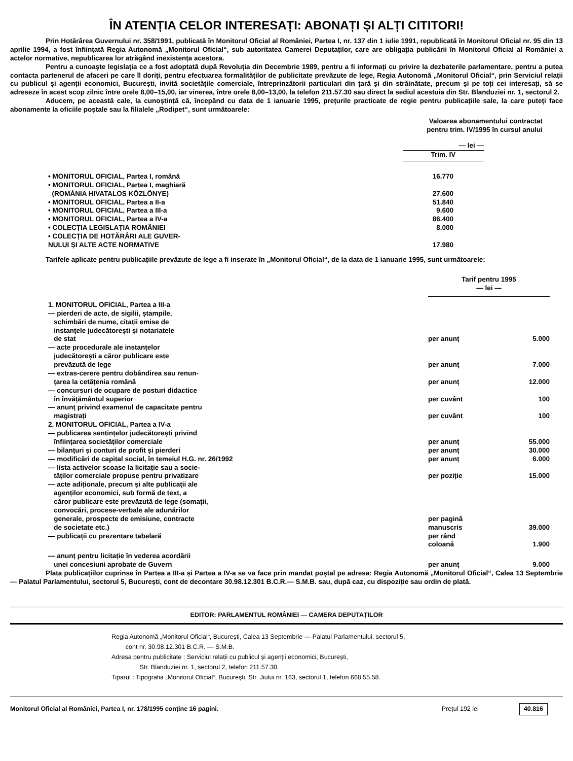ÎN ATENȚIA CELOR INTERESAȚI: ABONAȚI ȘI ALȚI CITITORI!
Prin Hotărârea Guvernului nr. 358/1991, publicată în Monitorul Oficial al României, Partea I, nr. 137 din 1 iulie 1991, republicată în Monitorul Oficial nr. 95 din 13 aprilie 1994, a fost înființată Regia Autonomă „Monitorul Oficial“, sub autoritatea Camerei Deputaților, care are obligația publicării în Monitorul Oficial al României a actelor normative, nepublicarea lor atrăgând inexistența acestora.
Pentru a cunoaște legislația ce a fost adoptată după Revoluția din Decembrie 1989, pentru a fi informați cu privire la dezbaterile parlamentare, pentru a putea contacta partenerul de afaceri pe care îl doriți, pentru efectuarea formalităților de publicitate prevăzute de lege, Regia Autonomă „Monitorul Oficial“, prin Serviciul relații cu publicul și agenții economici, București, invită societățile comerciale, întreprinzătorii particulari din țară și din străinătate, precum și pe toți cei interesați, să se adreseze în acest scop zilnic între orele 8,00–15,00, iar vinerea, între orele 8,00–13,00, la telefon 211.57.30 sau direct la sediul acestuia din Str. Blanduziei nr. 1, sectorul 2.
Aducem, pe această cale, la cunoștință că, începând cu data de 1 ianuarie 1995, prețurile practicate de regie pentru publicațiile sale, la care puteți face abonamente la oficiile poștale sau la filialele „Rodipet“, sunt următoarele:
Valoarea abonamentului contractat
pentru trim. IV/1995 în cursul anului
| | — lei — | |
| | Trim. IV | |
| • MONITORUL OFICIAL, Partea I, română | 16.770 | |
| • MONITORUL OFICIAL, Partea I, maghiară (ROMÁNIA HIVATALOS KÖZLÖNYE) | 27.600 | |
| • MONITORUL OFICIAL, Partea a II-a | 51.840 | |
| • MONITORUL OFICIAL, Partea a III-a | 9.600 | |
| • MONITORUL OFICIAL, Partea a IV-a | 86.400 | |
| • COLECȚIA LEGISLAȚIA ROMÂNIEI | 8.000 | |
| • COLECȚIA DE HOTĂRÂRI ALE GUVER- NULUI ȘI ALTE ACTE NORMATIVE | 17.980 | |
Tarifele aplicate pentru publicațiile prevăzute de lege a fi inserate în „Monitorul Oficial“, de la data de 1 ianuarie 1995, sunt următoarele:
| | Tarif pentru 1995 — lei — | |
| 1. MONITORUL OFICIAL, Partea a III-a | | |
| — pierderi de acte, de sigilii, ștampile, schimbări de nume, citații emise de instanțele judecătorești și notariatele de stat | per anunț | 5.000 |
| — acte procedurale ale instanțelor judecătorești a căror publicare este prevăzută de lege | per anunț | 7.000 |
| — extras-cerere pentru dobândirea sau renun- țarea la cetățenia română | per anunț | 12.000 |
| — concursuri de ocupare de posturi didactice în învățământul superior | per cuvânt | 100 |
| — anunț privind examenul de capacitate pentru magistrați | per cuvânt | 100 |
| 2. MONITORUL OFICIAL, Partea a IV-a | | |
| — publicarea sentințelor judecătorești privind înființarea societăților comerciale | per anunț | 55.000 |
| — bilanțuri și conturi de profit și pierderi | per anunț | 30.000 |
| — modificări de capital social, în temeiul H.G. nr. 26/1992 | per anunț | 6.000 |
| — lista activelor scoase la licitație sau a socie- tăților comerciale propuse pentru privatizare | per poziție | 15.000 |
| — acte adiționale, precum și alte publicații ale agenților economici, sub formă de text, a căror publicare este prevăzută de lege (somații, convocări, procese-verbale ale adunărilor generale, prospecte de emisiune, contracte de societate etc.) | per pagină manuscris | 39.000 |
| — publicații cu prezentare tabelară | per rând coloană | 1.900 |
| — anunț pentru licitație în vederea acordării unei concesiuni aprobate de Guvern | per anunț | 9.000 |
Plata publicațiilor cuprinse în Partea a III-a și Partea a IV-a se va face prin mandat poștal pe adresa: Regia Autonomă „Monitorul Oficial“, Calea 13 Septembrie — Palatul Parlamentului, sectorul 5, București, cont de decontare 30.98.12.301 B.C.R.— S.M.B. sau, după caz, cu dispoziție sau ordin de plată.
EDITOR: PARLAMENTUL ROMÂNIEI — CAMERA DEPUTAȚILOR
Regia Autonomă „Monitorul Oficial“, București, Calea 13 Septembrie — Palatul Parlamentului, sectorul 5,
cont nr. 30.98.12.301 B.C.R. — S.M.B.
Adresa pentru publicitate : Serviciul relații cu publicul și agenții economici, București,
Str. Blanduziei nr. 1, sectorul 2, telefon 211.57.30.
Tiparul : Tipografia „Monitorul Oficial“, București, Str. Jiului nr. 163, sectorul 1, telefon 668.55.58.
Monitorul Oficial al României, Partea I, nr. 178/1995 conține 16 pagini. Prețul 192 lei 40.816